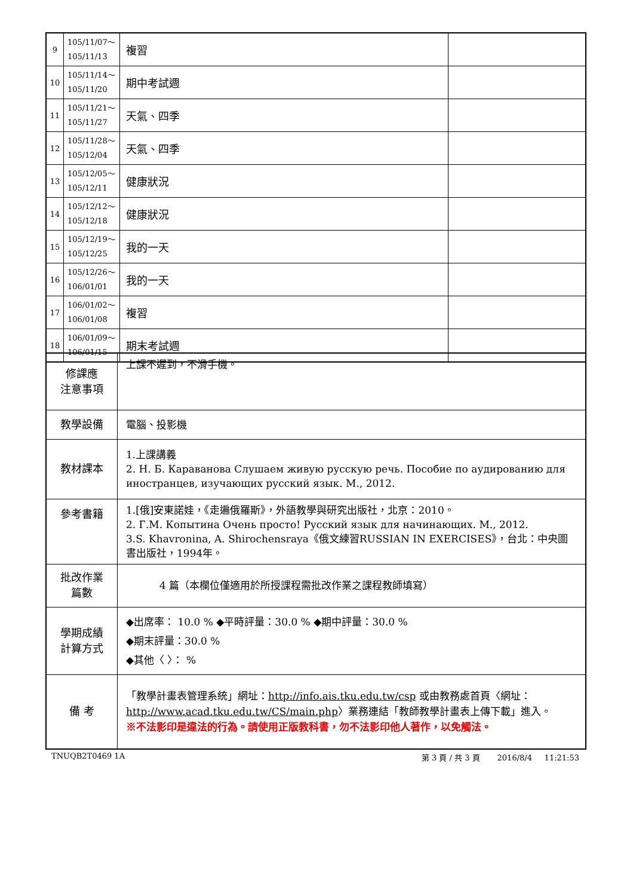| 9 | 105/11/07～ 105/11/13 | 複習 | |
| 10 | 105/11/14～ 105/11/20 | 期中考試週 | |
| 11 | 105/11/21～ 105/11/27 | 天氣、四季 | |
| 12 | 105/11/28～ 105/12/04 | 天氣、四季 | |
| 13 | 105/12/05～ 105/12/11 | 健康狀況 | |
| 14 | 105/12/12～ 105/12/18 | 健康狀況 | |
| 15 | 105/12/19～ 105/12/25 | 我的一天 | |
| 16 | 105/12/26～ 106/01/01 | 我的一天 | |
| 17 | 106/01/02～ 106/01/08 | 複習 | |
| 18 | 106/01/09～ 106/01/15 | 期末考試週 | |
| 修課應 注意事項 | 上課不遲到，不滑手機。 |
| 教學設備 | 電腦、投影機 |
| 教材課本 | 1.上課講義 2. Н. Б. Караванова Слушаем живую русскую речь. Пособие по аудированию для иностранцев, изучающих русский язык. М., 2012. |
| 參考書籍 | 1.[俄]安東諾娃，《走遍俄羅斯》，外語教學與研究出版社，北京：2010。 2. Г.М. Копытина Очень просто! Русский язык для начинающих. М., 2012. 3.S. Khavronina, A. Shirochensraya《俄文練習RUSSIAN IN EXERCISES》，台北：中央圖書出版社，1994年。 |
| 批改作業 篇數 | 4 篇（本欄位僅適用於所授課程需批改作業之課程教師填寫） |
| 學期成績 計算方式 | ◆出席率： 10.0 % ◆平時評量：30.0 % ◆期中評量：30.0 % ◆期末評量：30.0 % ◆其他〈 〉： % |
| 備 考 | 「教學計畫表管理系統」網址： http://info.ais.tku.edu.tw/csp 或由教務處首頁〈網址： http://www.acad.tku.edu.tw/CS/main.php 〉業務連結「教師教學計畫表上傳下載」進入。 ※不法影印是違法的行為。請使用正版教科書，勿不法影印他人著作，以免觸法。 |
TNUQB2T0469 1A 第 3 頁 / 共 3 頁 2016/8/4 11:21:53